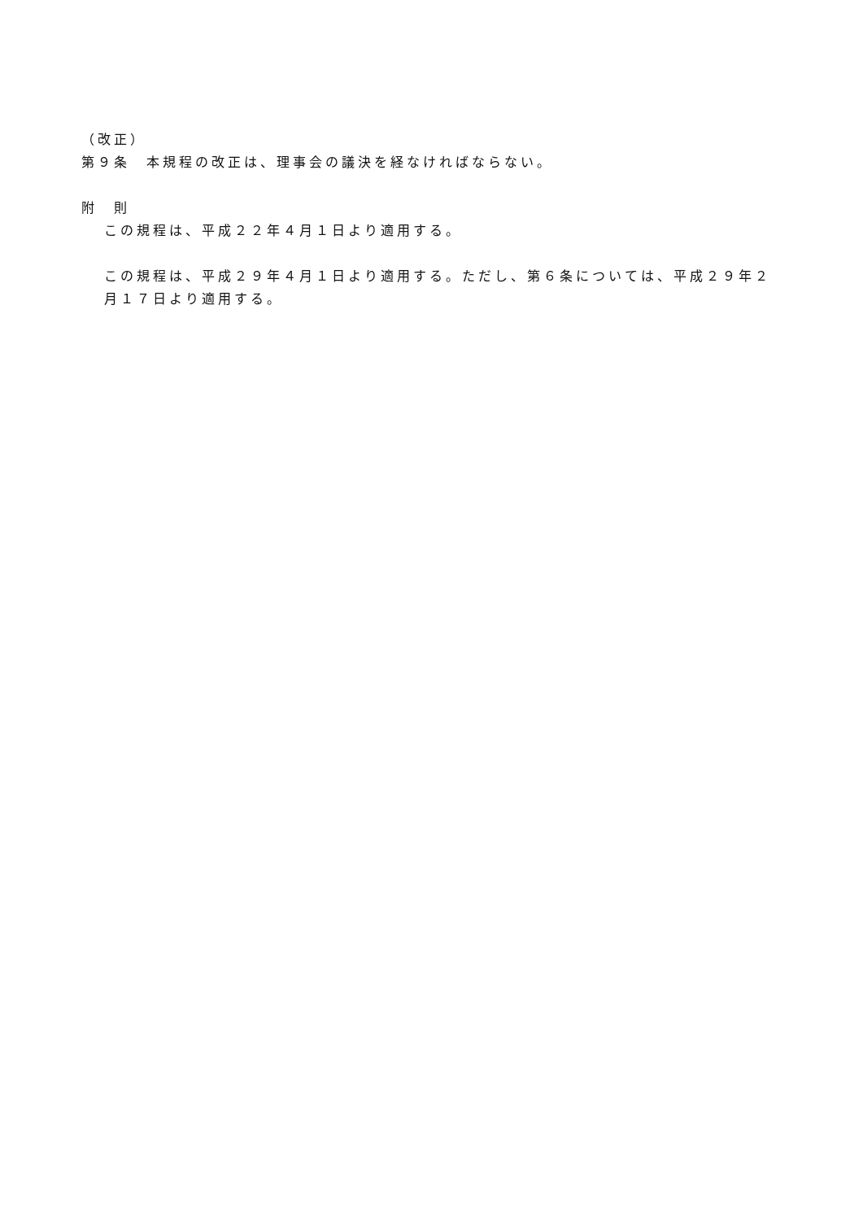（改正）
第９条　本規程の改正は、理事会の議決を経なければならない。
附　則
この規程は、平成２２年４月１日より適用する。
この規程は、平成２９年４月１日より適用する。ただし、第６条については、平成２９年２月１７日より適用する。